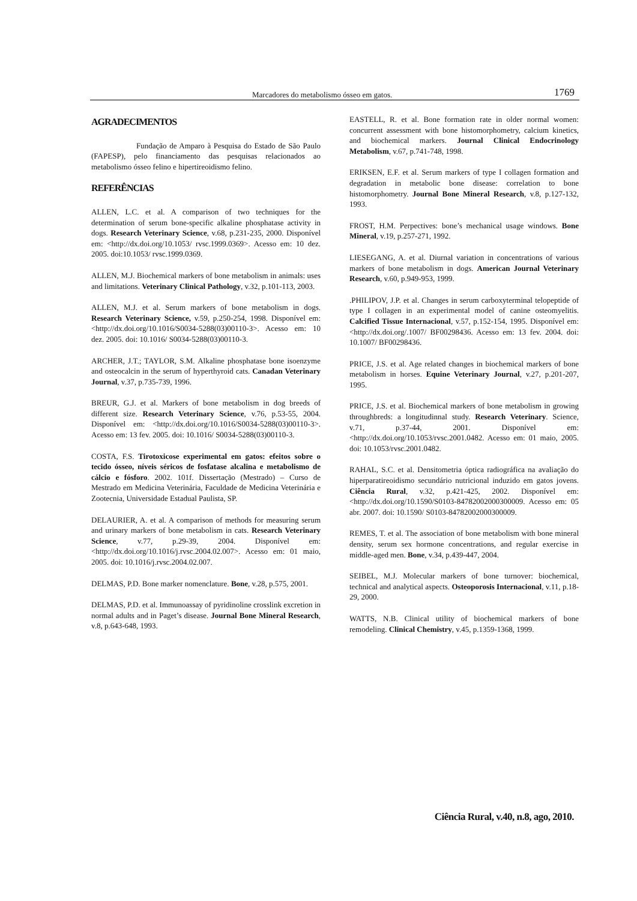Marcadores do metabolismo ósseo em gatos. 1769
AGRADECIMENTOS
Fundação de Amparo à Pesquisa do Estado de São Paulo (FAPESP), pelo financiamento das pesquisas relacionados ao metabolismo ósseo felino e hipertireoidismo felino.
REFERÊNCIAS
ALLEN, L.C. et al. A comparison of two techniques for the determination of serum bone-specific alkaline phosphatase activity in dogs. Research Veterinary Science, v.68, p.231-235, 2000. Disponível em: <http://dx.doi.org/10.1053/ rvsc.1999.0369>. Acesso em: 10 dez. 2005. doi:10.1053/ rvsc.1999.0369.
ALLEN, M.J. Biochemical markers of bone metabolism in animals: uses and limitations. Veterinary Clinical Pathology, v.32, p.101-113, 2003.
ALLEN, M.J. et al. Serum markers of bone metabolism in dogs. Research Veterinary Science, v.59, p.250-254, 1998. Disponível em: <http://dx.doi.org/10.1016/S0034-5288(03)00110-3>. Acesso em: 10 dez. 2005. doi: 10.1016/ S0034-5288(03)00110-3.
ARCHER, J.T.; TAYLOR, S.M. Alkaline phosphatase bone isoenzyme and osteocalcin in the serum of hyperthyroid cats. Canadan Veterinary Journal, v.37, p.735-739, 1996.
BREUR, G.J. et al. Markers of bone metabolism in dog breeds of different size. Research Veterinary Science, v.76, p.53-55, 2004. Disponível em: <http://dx.doi.org/10.1016/S0034-5288(03)00110-3>. Acesso em: 13 fev. 2005. doi: 10.1016/ S0034-5288(03)00110-3.
COSTA, F.S. Tirotoxicose experimental em gatos: efeitos sobre o tecido ósseo, níveis séricos de fosfatase alcalina e metabolismo de cálcio e fósforo. 2002. 101f. Dissertação (Mestrado) – Curso de Mestrado em Medicina Veterinária, Faculdade de Medicina Veterinária e Zootecnia, Universidade Estadual Paulista, SP.
DELAURIER, A. et al. A comparison of methods for measuring serum and urinary markers of bone metabolism in cats. Research Veterinary Science, v.77, p.29-39, 2004. Disponível em: <http://dx.doi.org/10.1016/j.rvsc.2004.02.007>. Acesso em: 01 maio, 2005. doi: 10.1016/j.rvsc.2004.02.007.
DELMAS, P.D. Bone marker nomenclature. Bone, v.28, p.575, 2001.
DELMAS, P.D. et al. Immunoassay of pyridinoline crosslink excretion in normal adults and in Paget’s disease. Journal Bone Mineral Research, v.8, p.643-648, 1993.
EASTELL, R. et al. Bone formation rate in older normal women: concurrent assessment with bone histomorphometry, calcium kinetics, and biochemical markers. Journal Clinical Endocrinology Metabolism, v.67, p.741-748, 1998.
ERIKSEN, E.F. et al. Serum markers of type I collagen formation and degradation in metabolic bone disease: correlation to bone histomorphometry. Journal Bone Mineral Research, v.8, p.127-132, 1993.
FROST, H.M. Perpectives: bone’s mechanical usage windows. Bone Mineral, v.19, p.257-271, 1992.
LIESEGANG, A. et al. Diurnal variation in concentrations of various markers of bone metabolism in dogs. American Journal Veterinary Research, v.60, p.949-953, 1999.
.PHILIPOV, J.P. et al. Changes in serum carboxyterminal telopeptide of type I collagen in an experimental model of canine osteomyelitis. Calcified Tissue Internacional, v.57, p.152-154, 1995. Disponível em: <http://dx.doi.org/.1007/ BF00298436. Acesso em: 13 fev. 2004. doi: 10.1007/ BF00298436.
PRICE, J.S. et al. Age related changes in biochemical markers of bone metabolism in horses. Equine Veterinary Journal, v.27, p.201-207, 1995.
PRICE, J.S. et al. Biochemical markers of bone metabolism in growing throughbreds: a longitudinnal study. Research Veterinary. Science, v.71, p.37-44, 2001. Disponível em: <http://dx.doi.org/10.1053/rvsc.2001.0482. Acesso em: 01 maio, 2005. doi: 10.1053/rvsc.2001.0482.
RAHAL, S.C. et al. Densitometria óptica radiográfica na avaliação do hiperparatireoidismo secundário nutricional induzido em gatos jovens. Ciência Rural, v.32, p.421-425, 2002. Disponível em: <http://dx.doi.org/10.1590/S0103-84782002000300009. Acesso em: 05 abr. 2007. doi: 10.1590/ S0103-84782002000300009.
REMES, T. et al. The association of bone metabolism with bone mineral density, serum sex hormone concentrations, and regular exercise in middle-aged men. Bone, v.34, p.439-447, 2004.
SEIBEL, M.J. Molecular markers of bone turnover: biochemical, technical and analytical aspects. Osteoporosis Internacional, v.11, p.18-29, 2000.
WATTS, N.B. Clinical utility of biochemical markers of bone remodeling. Clinical Chemistry, v.45, p.1359-1368, 1999.
Ciência Rural, v.40, n.8, ago, 2010.